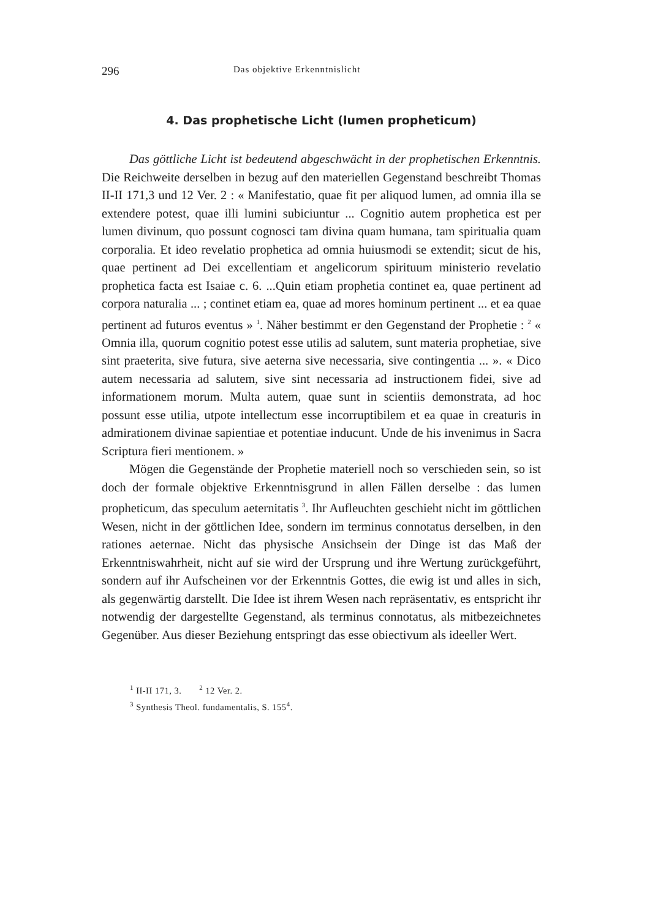296 Das objektive Erkenntnislicht
4. Das prophetische Licht (lumen propheticum)
Das göttliche Licht ist bedeutend abgeschwächt in der prophetischen Erkenntnis. Die Reichweite derselben in bezug auf den materiellen Gegenstand beschreibt Thomas II-II 171,3 und 12 Ver. 2 : « Manifestatio, quae fit per aliquod lumen, ad omnia illa se extendere potest, quae illi lumini subiciuntur ... Cognitio autem prophetica est per lumen divinum, quo possunt cognosci tam divina quam humana, tam spiritualia quam corporalia. Et ideo revelatio prophetica ad omnia huiusmodi se extendit; sicut de his, quae pertinent ad Dei excellentiam et angelicorum spirituum ministerio revelatio prophetica facta est Isaiae c. 6. ...Quin etiam prophetia continet ea, quae pertinent ad corpora naturalia ... ; continet etiam ea, quae ad mores hominum pertinent ... et ea quae pertinent ad futuros eventus » <sup>1</sup>. Näher bestimmt er den Gegenstand der Prophetie : <sup>2</sup> « Omnia illa, quorum cognitio potest esse utilis ad salutem, sunt materia prophetiae, sive sint praeterita, sive futura, sive aeterna sive necessaria, sive contingentia ... ». « Dico autem necessaria ad salutem, sive sint necessaria ad instructionem fidei, sive ad informationem morum. Multa autem, quae sunt in scientiis demonstrata, ad hoc possunt esse utilia, utpote intellectum esse incorruptibilem et ea quae in creaturis in admirationem divinae sapientiae et potentiae inducunt. Unde de his invenimus in Sacra Scriptura fieri mentionem. »
Mögen die Gegenstände der Prophetie materiell noch so verschieden sein, so ist doch der formale objektive Erkenntnisgrund in allen Fällen derselbe : das lumen propheticum, das speculum aeternitatis <sup>3</sup>. Ihr Aufleuchten geschieht nicht im göttlichen Wesen, nicht in der göttlichen Idee, sondern im terminus connotatus derselben, in den rationes aeternae. Nicht das physische Ansichsein der Dinge ist das Maß der Erkenntniswahrheit, nicht auf sie wird der Ursprung und ihre Wertung zurückgeführt, sondern auf ihr Aufscheinen vor der Erkenntnis Gottes, die ewig ist und alles in sich, als gegenwärtig darstellt. Die Idee ist ihrem Wesen nach repräsentativ, es entspricht ihr notwendig der dargestellte Gegenstand, als terminus connotatus, als mitbezeichnetes Gegenüber. Aus dieser Beziehung entspringt das esse obiectivum als ideeller Wert.
<sup>1</sup> II-II 171, 3. <sup>2</sup> 12 Ver. 2.
<sup>3</sup> Synthesis Theol. fundamentalis, S. 155<sup>4</sup>.